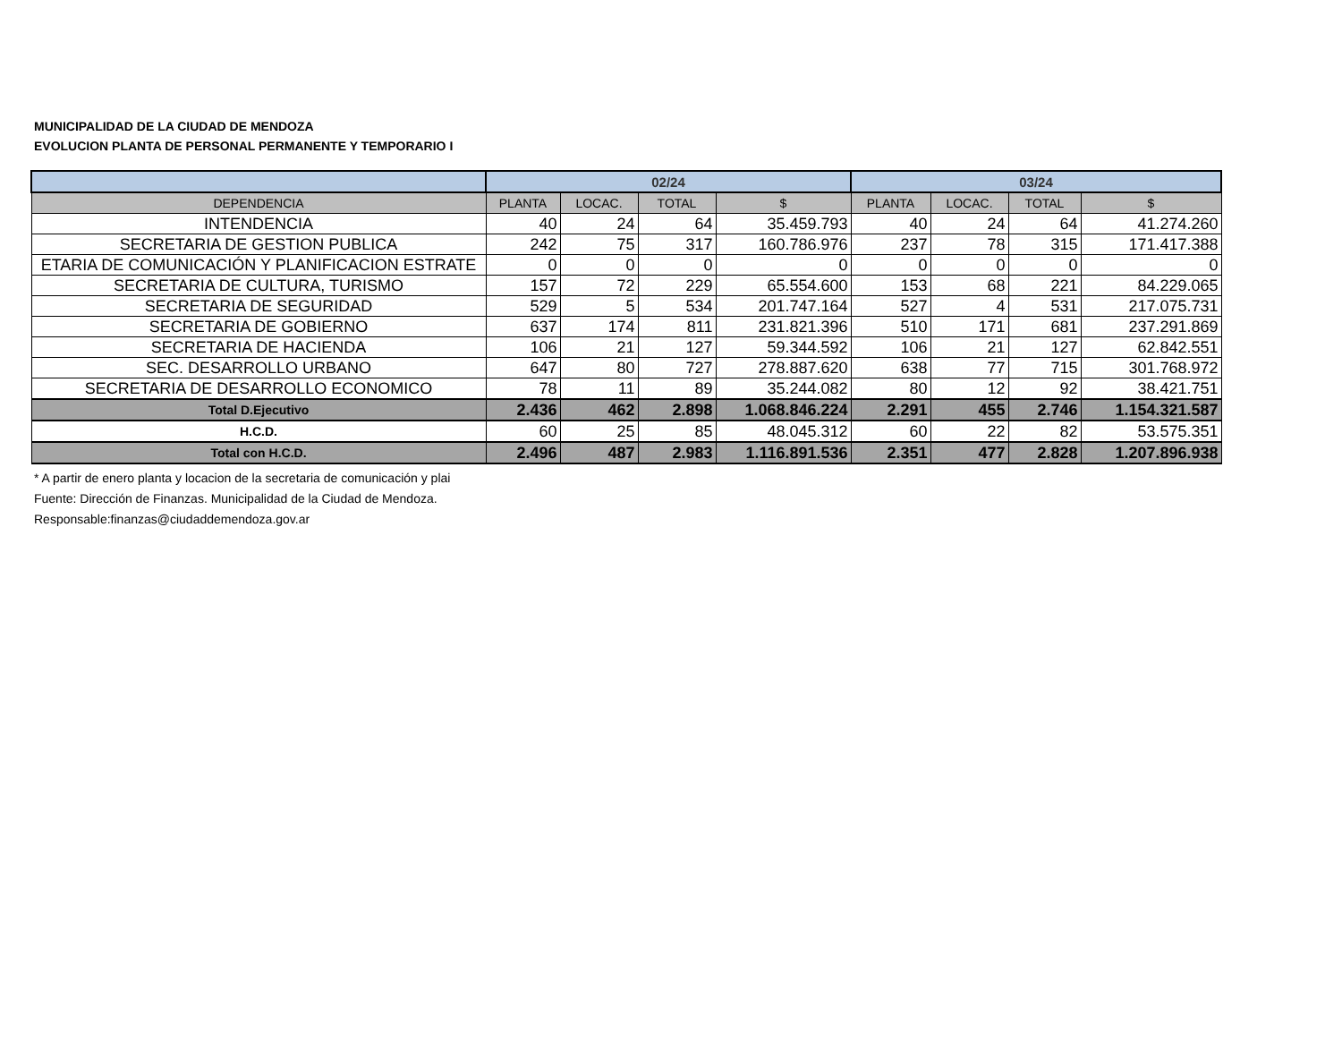MUNICIPALIDAD DE LA CIUDAD DE MENDOZA
EVOLUCION PLANTA DE PERSONAL PERMANENTE Y TEMPORARIO I
| | 02/24 | | | | 03/24 | | | |
| --- | --- | --- | --- | --- | --- | --- | --- | --- |
| DEPENDENCIA | PLANTA | LOCAC. | TOTAL | $ | PLANTA | LOCAC. | TOTAL | $ |
| INTENDENCIA | 40 | 24 | 64 | 35.459.793 | 40 | 24 | 64 | 41.274.260 |
| SECRETARIA DE GESTION PUBLICA | 242 | 75 | 317 | 160.786.976 | 237 | 78 | 315 | 171.417.388 |
| ETARIA DE COMUNICACIÓN Y PLANIFICACION ESTRATE | 0 | 0 | 0 | 0 | 0 | 0 | 0 | 0 |
| SECRETARIA DE CULTURA, TURISMO | 157 | 72 | 229 | 65.554.600 | 153 | 68 | 221 | 84.229.065 |
| SECRETARIA DE SEGURIDAD | 529 | 5 | 534 | 201.747.164 | 527 | 4 | 531 | 217.075.731 |
| SECRETARIA DE GOBIERNO | 637 | 174 | 811 | 231.821.396 | 510 | 171 | 681 | 237.291.869 |
| SECRETARIA DE HACIENDA | 106 | 21 | 127 | 59.344.592 | 106 | 21 | 127 | 62.842.551 |
| SEC. DESARROLLO URBANO | 647 | 80 | 727 | 278.887.620 | 638 | 77 | 715 | 301.768.972 |
| SECRETARIA DE DESARROLLO ECONOMICO | 78 | 11 | 89 | 35.244.082 | 80 | 12 | 92 | 38.421.751 |
| Total D.Ejecutivo | 2.436 | 462 | 2.898 | 1.068.846.224 | 2.291 | 455 | 2.746 | 1.154.321.587 |
| H.C.D. | 60 | 25 | 85 | 48.045.312 | 60 | 22 | 82 | 53.575.351 |
| Total con H.C.D. | 2.496 | 487 | 2.983 | 1.116.891.536 | 2.351 | 477 | 2.828 | 1.207.896.938 |
* A partir de enero planta y locacion de la secretaria de comunicación y plai
Fuente: Dirección de Finanzas. Municipalidad de la Ciudad de Mendoza.
Responsable:finanzas@ciudaddemendoza.gov.ar